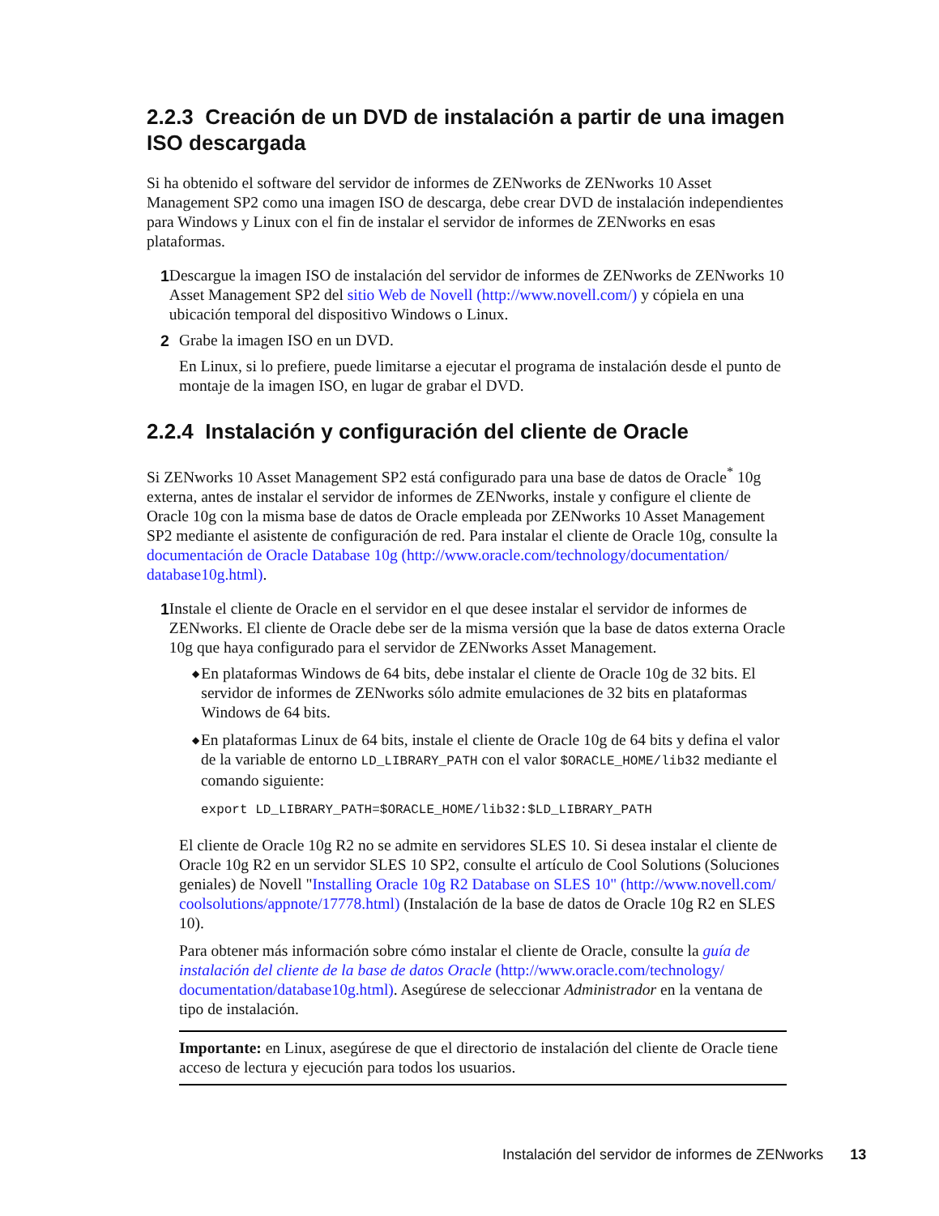2.2.3 Creación de un DVD de instalación a partir de una imagen ISO descargada
Si ha obtenido el software del servidor de informes de ZENworks de ZENworks 10 Asset Management SP2 como una imagen ISO de descarga, debe crear DVD de instalación independientes para Windows y Linux con el fin de instalar el servidor de informes de ZENworks en esas plataformas.
1 Descargue la imagen ISO de instalación del servidor de informes de ZENworks de ZENworks 10 Asset Management SP2 del sitio Web de Novell (http://www.novell.com/) y cópiela en una ubicación temporal del dispositivo Windows o Linux.
2 Grabe la imagen ISO en un DVD.
En Linux, si lo prefiere, puede limitarse a ejecutar el programa de instalación desde el punto de montaje de la imagen ISO, en lugar de grabar el DVD.
2.2.4 Instalación y configuración del cliente de Oracle
Si ZENworks 10 Asset Management SP2 está configurado para una base de datos de Oracle<sup>*</sup> 10g externa, antes de instalar el servidor de informes de ZENworks, instale y configure el cliente de Oracle 10g con la misma base de datos de Oracle empleada por ZENworks 10 Asset Management SP2 mediante el asistente de configuración de red. Para instalar el cliente de Oracle 10g, consulte la documentación de Oracle Database 10g (http://www.oracle.com/technology/documentation/ database10g.html).
1 Instale el cliente de Oracle en el servidor en el que desee instalar el servidor de informes de ZENworks. El cliente de Oracle debe ser de la misma versión que la base de datos externa Oracle 10g que haya configurado para el servidor de ZENworks Asset Management.
◆
En plataformas Windows de 64 bits, debe instalar el cliente de Oracle 10g de 32 bits. El servidor de informes de ZENworks sólo admite emulaciones de 32 bits en plataformas Windows de 64 bits.
◆
En plataformas Linux de 64 bits, instale el cliente de Oracle 10g de 64 bits y defina el valor de la variable de entorno LD_LIBRARY_PATH con el valor $ORACLE_HOME/lib32 mediante el comando siguiente:
export LD_LIBRARY_PATH=$ORACLE_HOME/lib32:$LD_LIBRARY_PATH
El cliente de Oracle 10g R2 no se admite en servidores SLES 10. Si desea instalar el cliente de Oracle 10g R2 en un servidor SLES 10 SP2, consulte el artículo de Cool Solutions (Soluciones geniales) de Novell "Installing Oracle 10g R2 Database on SLES 10" (http://www.novell.com/ coolsolutions/appnote/17778.html) (Instalación de la base de datos de Oracle 10g R2 en SLES 10).
Para obtener más información sobre cómo instalar el cliente de Oracle, consulte la guía de instalación del cliente de la base de datos Oracle (http://www.oracle.com/technology/ documentation/database10g.html). Asegúrese de seleccionar Administrador en la ventana de tipo de instalación.
Importante: en Linux, asegúrese de que el directorio de instalación del cliente de Oracle tiene acceso de lectura y ejecución para todos los usuarios.
Instalación del servidor de informes de ZENworks 13